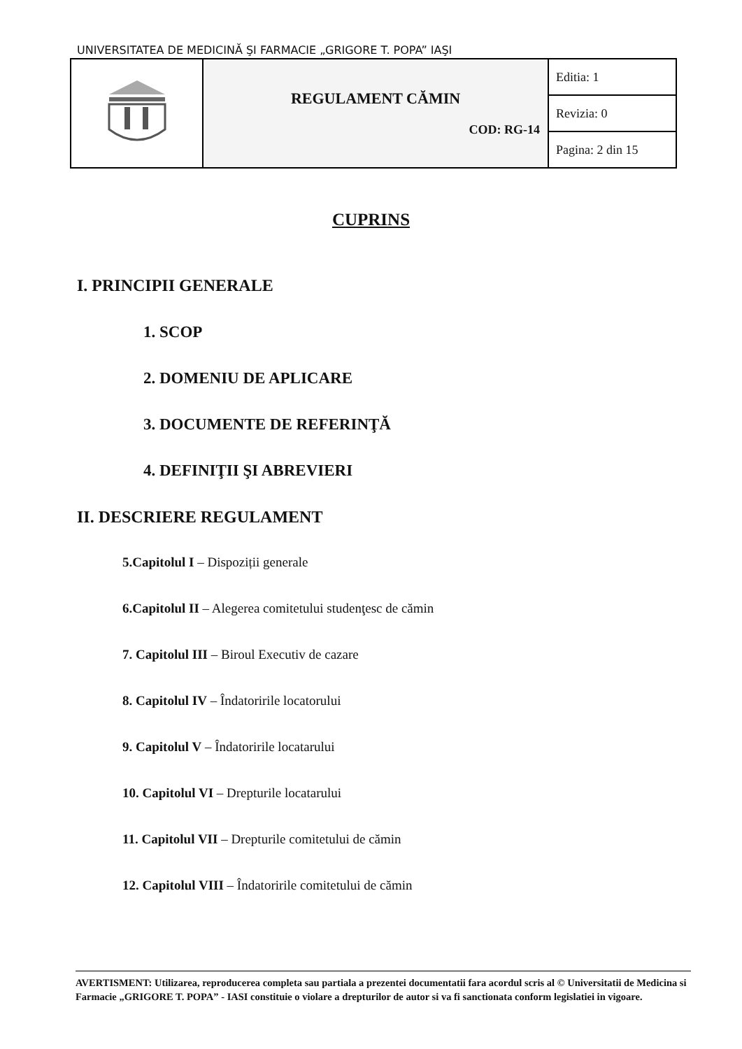UNIVERSITATEA DE MEDICINĂ ŞI FARMACIE „GRIGORE T. POPA” IAŞI
| | REGULAMENT CĂMIN COD: RG-14 | Editia: 1 |
| | | Revizia: 0 |
| | | Pagina: 2 din 15 |
CUPRINS
I. PRINCIPII GENERALE
1. SCOP
2. DOMENIU DE APLICARE
3. DOCUMENTE DE REFERINŢĂ
4. DEFINIŢII ŞI ABREVIERI
II. DESCRIERE REGULAMENT
5.Capitolul I – Dispoziții generale
6.Capitolul II – Alegerea comitetului studenţesc de cămin
7. Capitolul III – Biroul Executiv de cazare
8. Capitolul IV – Îndatoririle locatorului
9. Capitolul V – Îndatoririle locatarului
10. Capitolul VI – Drepturile locatarului
11. Capitolul VII – Drepturile comitetului de cămin
12. Capitolul VIII – Îndatoririle comitetului de cămin
AVERTISMENT: Utilizarea, reproducerea completa sau partiala a prezentei documentatii fara acordul scris al © Universitatii de Medicina si Farmacie „GRIGORE T. POPA” - IASI constituie o violare a drepturilor de autor si va fi sanctionata conform legislatiei in vigoare.